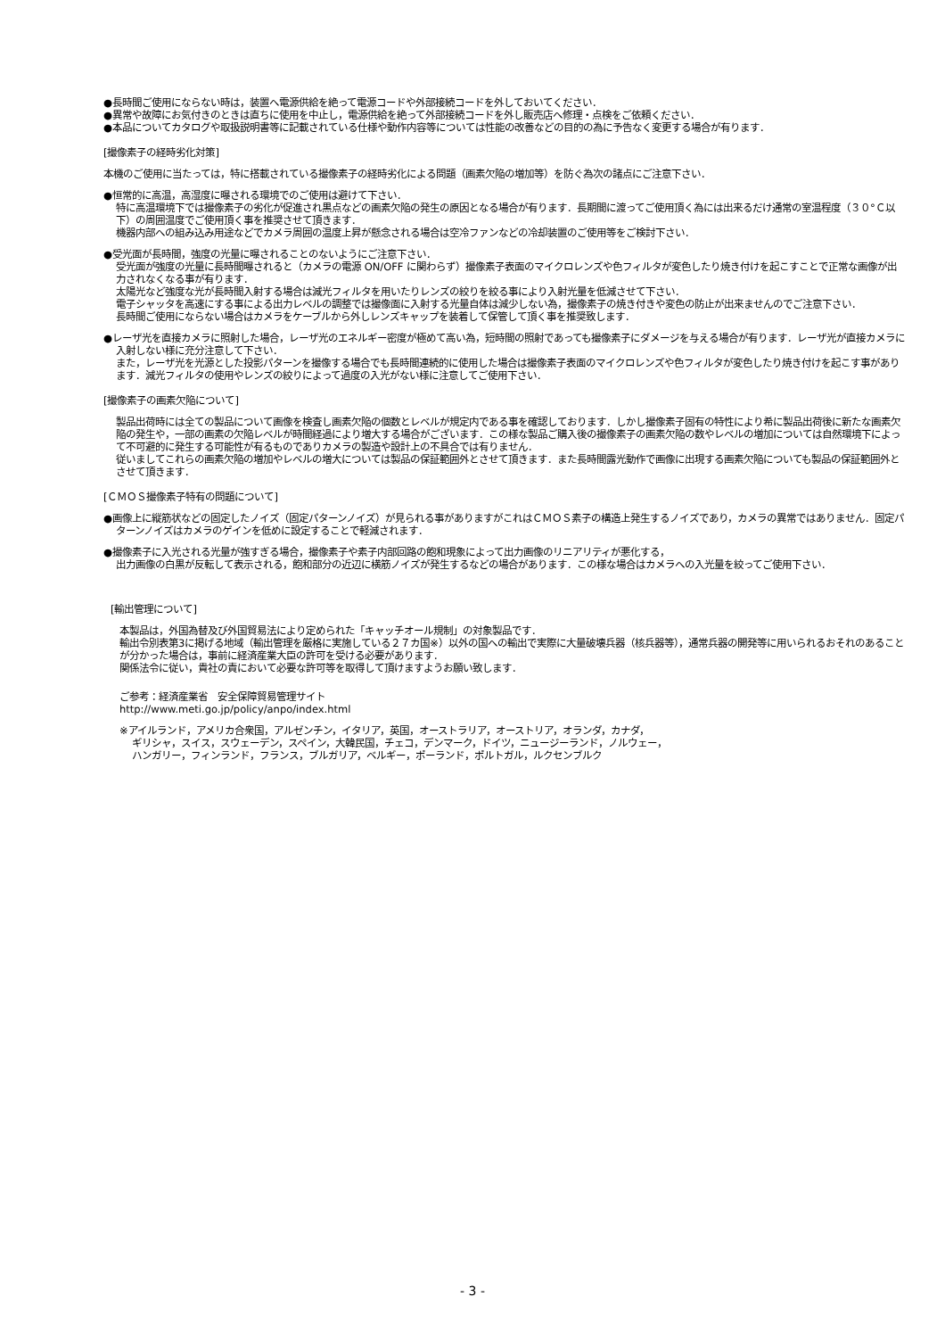●長時間ご使用にならない時は，装置へ電源供給を絶って電源コードや外部接続コードを外しておいてください．
●異常や故障にお気付きのときは直ちに使用を中止し，電源供給を絶って外部接続コードを外し販売店へ修理・点検をご依頼ください．
●本品についてカタログや取扱説明書等に記載されている仕様や動作内容等については性能の改善などの目的の為に予告なく変更する場合が有ります．
[撮像素子の経時劣化対策]
本機のご使用に当たっては，特に搭載されている撮像素子の経時劣化による問題（画素欠陥の増加等）を防ぐ為次の諸点にご注意下さい．
●恒常的に高温，高湿度に曝される環境でのご使用は避けて下さい．
特に高温環境下では撮像素子の劣化が促進され黒点などの画素欠陥の発生の原因となる場合が有ります．長期間に渡ってご使用頂く為には出来るだけ通常の室温程度（３０°Ｃ以下）の周囲温度でご使用頂く事を推奨させて頂きます．
機器内部への組み込み用途などでカメラ周囲の温度上昇が懸念される場合は空冷ファンなどの冷却装置のご使用等をご検討下さい．
●受光面が長時間，強度の光量に曝されることのないようにご注意下さい．
受光面が強度の光量に長時間曝されると（カメラの電源 ON/OFF に関わらず）撮像素子表面のマイクロレンズや色フィルタが変色したり焼き付けを起こすことで正常な画像が出力されなくなる事が有ります．
太陽光など強度な光が長時間入射する場合は減光フィルタを用いたりレンズの絞りを絞る事により入射光量を低減させて下さい．
電子シャッタを高速にする事による出力レベルの調整では撮像面に入射する光量自体は減少しない為，撮像素子の焼き付きや変色の防止が出来ませんのでご注意下さい．
長時間ご使用にならない場合はカメラをケーブルから外しレンズキャップを装着して保管して頂く事を推奨致します．
●レーザ光を直接カメラに照射した場合，レーザ光のエネルギー密度が極めて高い為，短時間の照射であっても撮像素子にダメージを与える場合が有ります．レーザ光が直接カメラに入射しない様に充分注意して下さい．
また，レーザ光を光源とした投影パターンを撮像する場合でも長時間連続的に使用した場合は撮像素子表面のマイクロレンズや色フィルタが変色したり焼き付けを起こす事があります．減光フィルタの使用やレンズの絞りによって過度の入光がない様に注意してご使用下さい．
[撮像素子の画素欠陥について]
製品出荷時には全ての製品について画像を検査し画素欠陥の個数とレベルが規定内である事を確認しております．しかし撮像素子固有の特性により希に製品出荷後に新たな画素欠陥の発生や，一部の画素の欠陥レベルが時間経過により増大する場合がございます．この様な製品ご購入後の撮像素子の画素欠陥の数やレベルの増加については自然環境下によって不可避的に発生する可能性が有るものでありカメラの製造や設計上の不具合では有りません．
従いましてこれらの画素欠陥の増加やレベルの増大については製品の保証範囲外とさせて頂きます．また長時間露光動作で画像に出現する画素欠陥についても製品の保証範囲外とさせて頂きます．
[ＣＭＯＳ撮像素子特有の問題について]
●画像上に縦筋状などの固定したノイズ（固定パターンノイズ）が見られる事がありますがこれはＣＭＯＳ素子の構造上発生するノイズであり，カメラの異常ではありません．固定パターンノイズはカメラのゲインを低めに設定することで軽減されます．
●撮像素子に入光される光量が強すぎる場合，撮像素子や素子内部回路の飽和現象によって出力画像のリニアリティが悪化する，
出力画像の白黒が反転して表示される，飽和部分の近辺に横筋ノイズが発生するなどの場合があります．この様な場合はカメラへの入光量を絞ってご使用下さい．
[輸出管理について]
本製品は，外国為替及び外国貿易法により定められた「キャッチオール規制」の対象製品です．
輸出令別表第3に掲げる地域（輸出管理を厳格に実施している２７カ国※）以外の国への輸出で実際に大量破壊兵器（核兵器等），通常兵器の開発等に用いられるおそれのあることが分かった場合は，事前に経済産業大臣の許可を受ける必要があります．
関係法令に従い，貴社の責において必要な許可等を取得して頂けますようお願い致します．
ご参考：経済産業省　安全保障貿易管理サイト
http://www.meti.go.jp/policy/anpo/index.html
※アイルランド，アメリカ合衆国，アルゼンチン，イタリア，英国，オーストラリア，オーストリア，オランダ，カナダ，
ギリシャ，スイス，スウェーデン，スペイン，大韓民国，チェコ，デンマーク，ドイツ，ニュージーランド，ノルウェー，
ハンガリー，フィンランド，フランス，ブルガリア，ベルギー，ポーランド，ポルトガル，ルクセンブルク
- 3 -